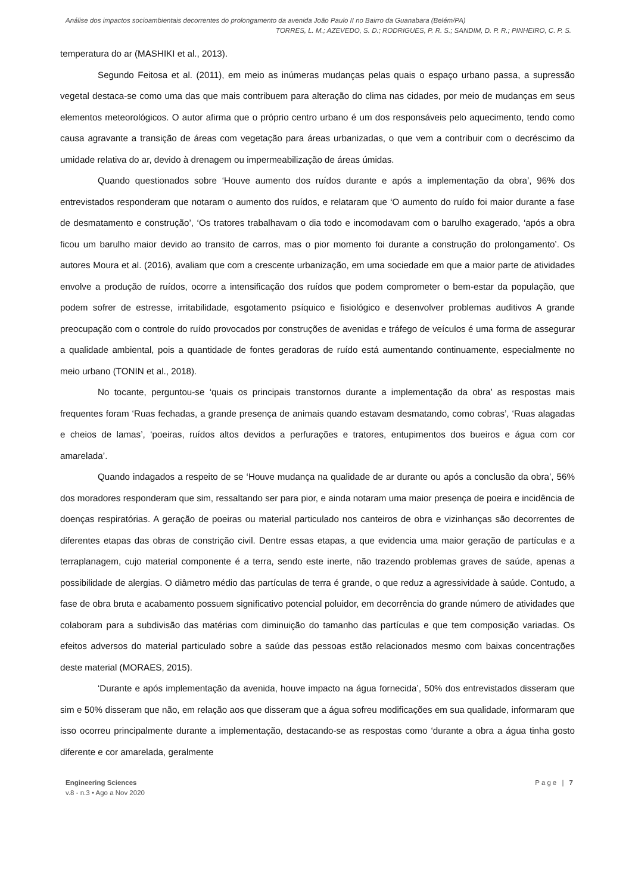Análise dos impactos socioambientais decorrentes do prolongamento da avenida João Paulo II no Bairro da Guanabara (Belém/PA)
TORRES, L. M.; AZEVEDO, S. D.; RODRIGUES, P. R. S.; SANDIM, D. P. R.; PINHEIRO, C. P. S.
temperatura do ar (MASHIKI et al., 2013).
Segundo Feitosa et al. (2011), em meio as inúmeras mudanças pelas quais o espaço urbano passa, a supressão vegetal destaca-se como uma das que mais contribuem para alteração do clima nas cidades, por meio de mudanças em seus elementos meteorológicos. O autor afirma que o próprio centro urbano é um dos responsáveis pelo aquecimento, tendo como causa agravante a transição de áreas com vegetação para áreas urbanizadas, o que vem a contribuir com o decréscimo da umidade relativa do ar, devido à drenagem ou impermeabilização de áreas úmidas.
Quando questionados sobre ‘Houve aumento dos ruídos durante e após a implementação da obra’, 96% dos entrevistados responderam que notaram o aumento dos ruídos, e relataram que ‘O aumento do ruído foi maior durante a fase de desmatamento e construção’, ‘Os tratores trabalhavam o dia todo e incomodavam com o barulho exagerado, ‘após a obra ficou um barulho maior devido ao transito de carros, mas o pior momento foi durante a construção do prolongamento’. Os autores Moura et al. (2016), avaliam que com a crescente urbanização, em uma sociedade em que a maior parte de atividades envolve a produção de ruídos, ocorre a intensificação dos ruídos que podem comprometer o bem-estar da população, que podem sofrer de estresse, irritabilidade, esgotamento psíquico e fisiológico e desenvolver problemas auditivos A grande preocupação com o controle do ruído provocados por construções de avenidas e tráfego de veículos é uma forma de assegurar a qualidade ambiental, pois a quantidade de fontes geradoras de ruído está aumentando continuamente, especialmente no meio urbano (TONIN et al., 2018).
No tocante, perguntou-se ‘quais os principais transtornos durante a implementação da obra’ as respostas mais frequentes foram ‘Ruas fechadas, a grande presença de animais quando estavam desmatando, como cobras’, ‘Ruas alagadas e cheios de lamas’, ‘poeiras, ruídos altos devidos a perfurações e tratores, entupimentos dos bueiros e água com cor amarelada’.
Quando indagados a respeito de se ‘Houve mudança na qualidade de ar durante ou após a conclusão da obra’, 56% dos moradores responderam que sim, ressaltando ser para pior, e ainda notaram uma maior presença de poeira e incidência de doenças respiratórias. A geração de poeiras ou material particulado nos canteiros de obra e vizinhanças são decorrentes de diferentes etapas das obras de constrição civil. Dentre essas etapas, a que evidencia uma maior geração de partículas e a terraplanagem, cujo material componente é a terra, sendo este inerte, não trazendo problemas graves de saúde, apenas a possibilidade de alergias. O diâmetro médio das partículas de terra é grande, o que reduz a agressividade à saúde. Contudo, a fase de obra bruta e acabamento possuem significativo potencial poluidor, em decorrência do grande número de atividades que colaboram para a subdivisão das matérias com diminuição do tamanho das partículas e que tem composição variadas. Os efeitos adversos do material particulado sobre a saúde das pessoas estão relacionados mesmo com baixas concentrações deste material (MORAES, 2015).
‘Durante e após implementação da avenida, houve impacto na água fornecida’, 50% dos entrevistados disseram que sim e 50% disseram que não, em relação aos que disseram que a água sofreu modificações em sua qualidade, informaram que isso ocorreu principalmente durante a implementação, destacando-se as respostas como ‘durante a obra a água tinha gosto diferente e cor amarelada, geralmente
Engineering Sciences
v.8 - n.3 • Ago a Nov 2020
Page | 7